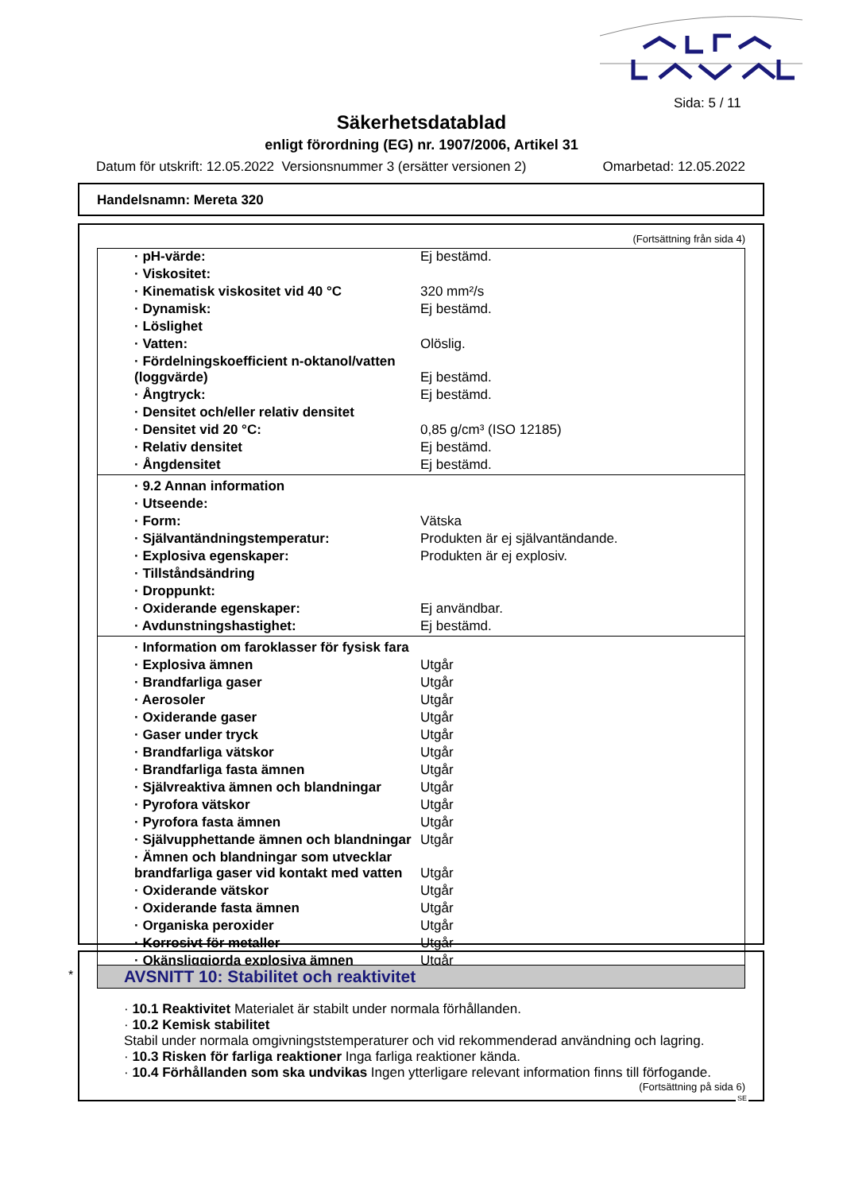Sida: 5 / 11
Säkerhetsdatablad
enligt förordning (EG) nr. 1907/2006, Artikel 31
Datum för utskrift: 12.05.2022 Versionsnummer 3 (ersätter versionen 2) Omarbetad: 12.05.2022
Handelsnamn: Mereta 320
(Fortsättning från sida 4)
| · pH-värde: | Ej bestämd. |
| · Viskositet: | |
| · Kinematisk viskositet vid 40 °C | 320 mm²/s |
| · Dynamisk: | Ej bestämd. |
| · Löslighet | |
| · Vatten: | Olöslig. |
| · Fördelningskoefficient n-oktanol/vatten (loggvärde) | Ej bestämd. |
| · Ångtryck: | Ej bestämd. |
| · Densitet och/eller relativ densitet | |
| · Densitet vid 20 °C: | 0,85 g/cm³ (ISO 12185) |
| · Relativ densitet | Ej bestämd. |
| · Ångdensitet | Ej bestämd. |
| · 9.2 Annan information | |
| · Utseende: | |
| · Form: | Vätska |
| · Självantändningstemperatur: | Produkten är ej självantändande. |
| · Explosiva egenskaper: | Produkten är ej explosiv. |
| · Tillståndsändring | |
| · Droppunkt: | |
| · Oxiderande egenskaper: | Ej användbar. |
| · Avdunstningshastighet: | Ej bestämd. |
| · Information om faroklasser för fysisk fara | |
| · Explosiva ämnen | Utgår |
| · Brandfarliga gaser | Utgår |
| · Aerosoler | Utgår |
| · Oxiderande gaser | Utgår |
| · Gaser under tryck | Utgår |
| · Brandfarliga vätskor | Utgår |
| · Brandfarliga fasta ämnen | Utgår |
| · Självreaktiva ämnen och blandningar | Utgår |
| · Pyrofora vätskor | Utgår |
| · Pyrofora fasta ämnen | Utgår |
| · Självupphettande ämnen och blandningar | Utgår |
| · Ämnen och blandningar som utvecklar brandfarliga gaser vid kontakt med vatten | Utgår |
| · Oxiderande vätskor | Utgår |
| · Oxiderande fasta ämnen | Utgår |
| · Organiska peroxider | Utgår |
| · Korrosivt för metaller | Utgår |
| · Okänsliggjorda explosiva ämnen | Utgår |
*
AVSNITT 10: Stabilitet och reaktivitet
· 10.1 Reaktivitet Materialet är stabilt under normala förhållanden.
· 10.2 Kemisk stabilitet
Stabil under normala omgivningststemperaturer och vid rekommenderad användning och lagring.
· 10.3 Risken för farliga reaktioner Inga farliga reaktioner kända.
· 10.4 Förhållanden som ska undvikas Ingen ytterligare relevant information finns till förfogande.
(Fortsättning på sida 6)
SE